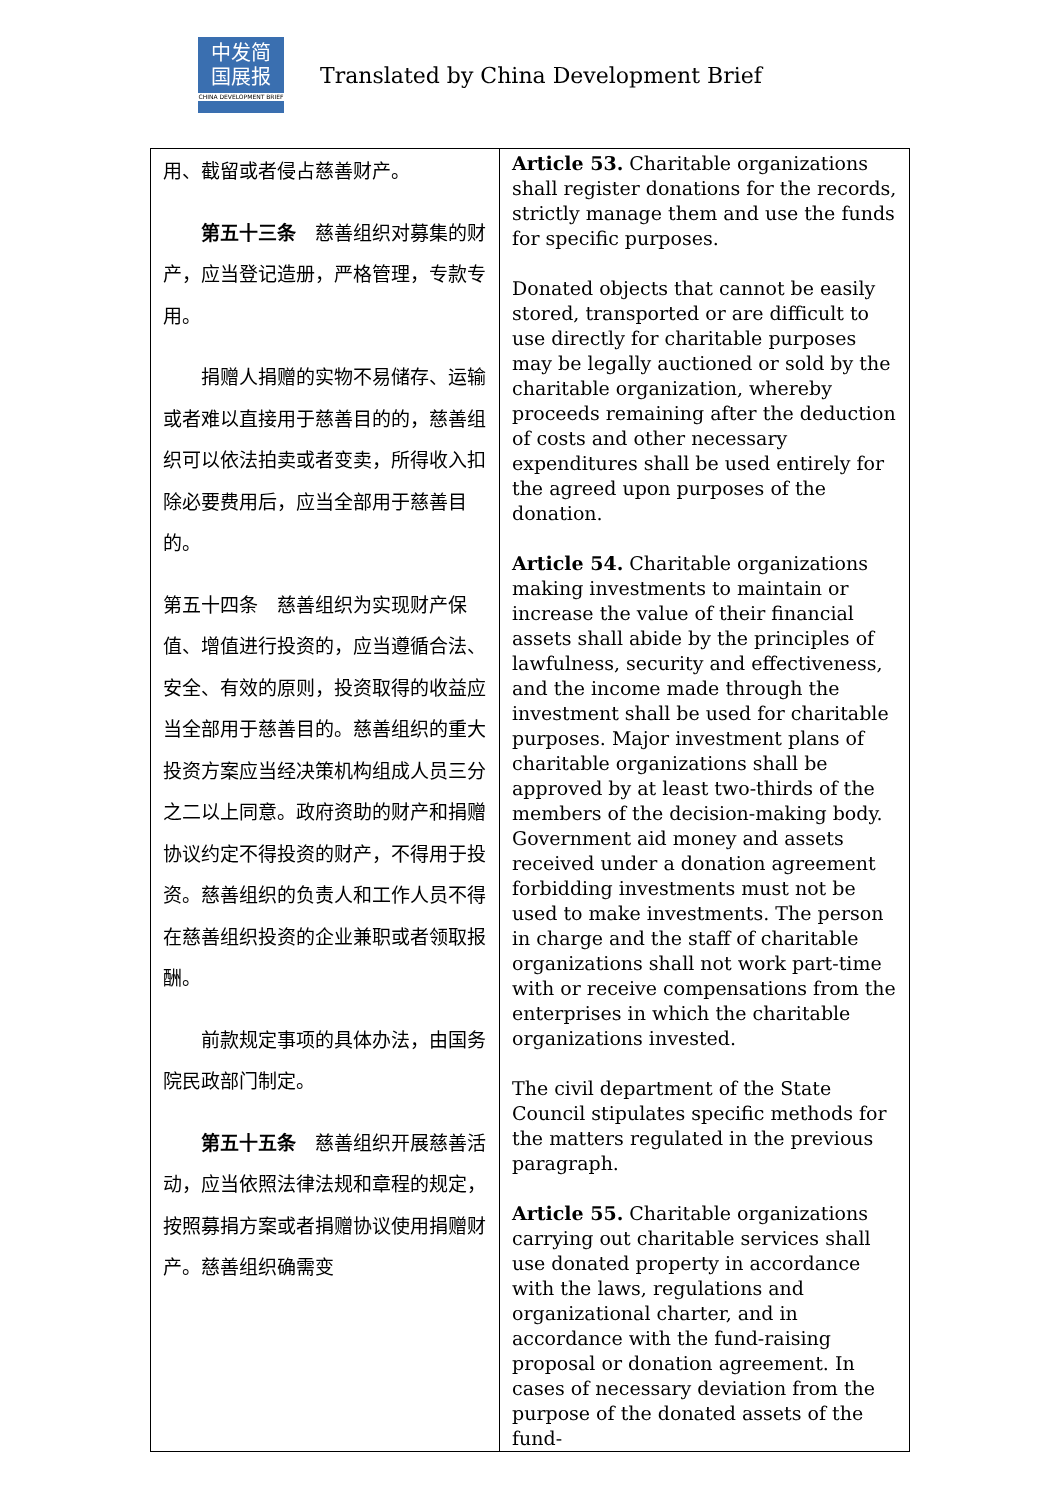中发简
国展报
CHINA DEVELOPMENT BRIEF
Translated by China Development Brief
| 用、截留或者侵占慈善财产。 第五十三条 慈善组织对募集的财产，应当登记造册，严格管理，专款专用。 捐赠人捐赠的实物不易储存、运输或者难以直接用于慈善目的的，慈善组织可以依法拍卖或者变卖，所得收入扣除必要费用后，应当全部用于慈善目的。 第五十四条 慈善组织为实现财产保值、增值进行投资的，应当遵循合法、安全、有效的原则，投资取得的收益应当全部用于慈善目的。慈善组织的重大投资方案应当经决策机构组成人员三分之二以上同意。政府资助的财产和捐赠协议约定不得投资的财产，不得用于投资。慈善组织的负责人和工作人员不得在慈善组织投资的企业兼职或者领取报酬。 前款规定事项的具体办法，由国务院民政部门制定。 第五十五条 慈善组织开展慈善活动，应当依照法律法规和章程的规定，按照募捐方案或者捐赠协议使用捐赠财产。慈善组织确需变 | Article 53. Charitable organizations shall register donations for the records, strictly manage them and use the funds for specific purposes. Donated objects that cannot be easily stored, transported or are difficult to use directly for charitable purposes may be legally auctioned or sold by the charitable organization, whereby proceeds remaining after the deduction of costs and other necessary expenditures shall be used entirely for the agreed upon purposes of the donation. Article 54. Charitable organizations making investments to maintain or increase the value of their financial assets shall abide by the principles of lawfulness, security and effectiveness, and the income made through the investment shall be used for charitable purposes. Major investment plans of charitable organizations shall be approved by at least two-thirds of the members of the decision-making body. Government aid money and assets received under a donation agreement forbidding investments must not be used to make investments. The person in charge and the staff of charitable organizations shall not work part-time with or receive compensations from the enterprises in which the charitable organizations invested. The civil department of the State Council stipulates specific methods for the matters regulated in the previous paragraph. Article 55. Charitable organizations carrying out charitable services shall use donated property in accordance with the laws, regulations and organizational charter, and in accordance with the fund-raising proposal or donation agreement. In cases of necessary deviation from the purpose of the donated assets of the fund- |